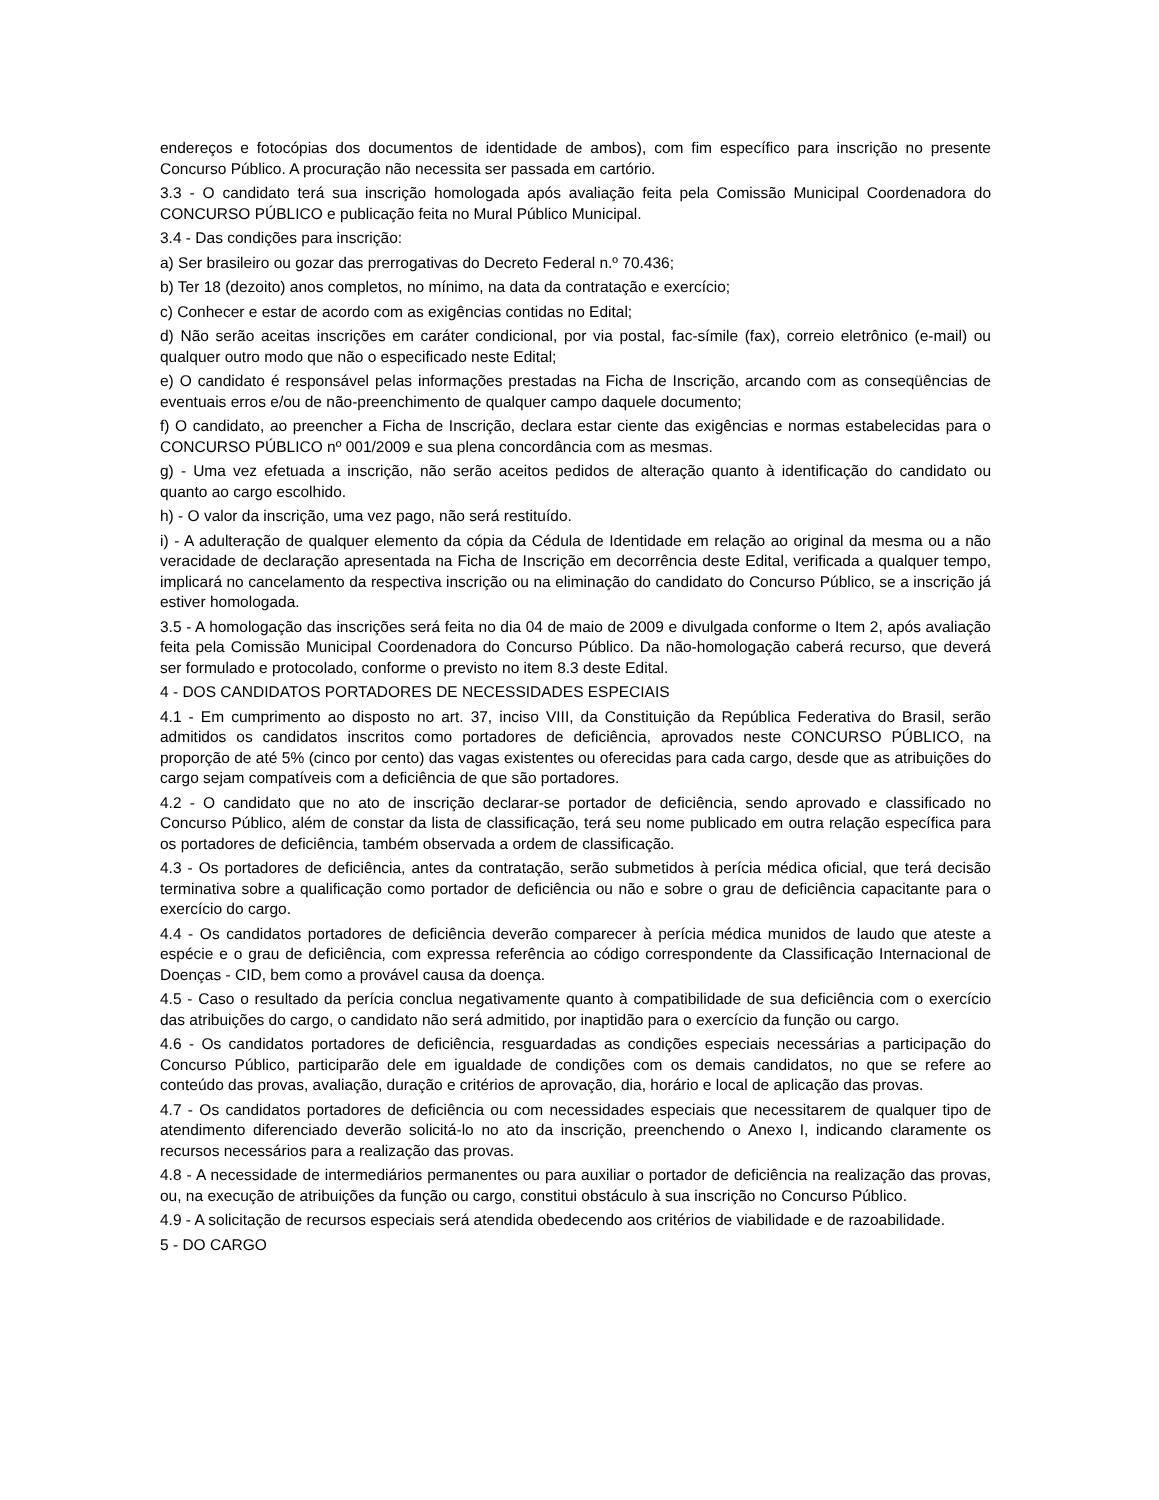endereços e fotocópias dos documentos de identidade de ambos), com fim específico para inscrição no presente Concurso Público. A procuração não necessita ser passada em cartório.
3.3 - O candidato terá sua inscrição homologada após avaliação feita pela Comissão Municipal Coordenadora do CONCURSO PÚBLICO e publicação feita no Mural Público Municipal.
3.4 - Das condições para inscrição:
a) Ser brasileiro ou gozar das prerrogativas do Decreto Federal n.º 70.436;
b) Ter 18 (dezoito) anos completos, no mínimo, na data da contratação e exercício;
c) Conhecer e estar de acordo com as exigências contidas no Edital;
d) Não serão aceitas inscrições em caráter condicional, por via postal, fac-símile (fax), correio eletrônico (e-mail) ou qualquer outro modo que não o especificado neste Edital;
e) O candidato é responsável pelas informações prestadas na Ficha de Inscrição, arcando com as conseqüências de eventuais erros e/ou de não-preenchimento de qualquer campo daquele documento;
f) O candidato, ao preencher a Ficha de Inscrição, declara estar ciente das exigências e normas estabelecidas para o CONCURSO PÚBLICO nº 001/2009 e sua plena concordância com as mesmas.
g) - Uma vez efetuada a inscrição, não serão aceitos pedidos de alteração quanto à identificação do candidato ou quanto ao cargo escolhido.
h) - O valor da inscrição, uma vez pago, não será restituído.
i) - A adulteração de qualquer elemento da cópia da Cédula de Identidade em relação ao original da mesma ou a não veracidade de declaração apresentada na Ficha de Inscrição em decorrência deste Edital, verificada a qualquer tempo, implicará no cancelamento da respectiva inscrição ou na eliminação do candidato do Concurso Público, se a inscrição já estiver homologada.
3.5 - A homologação das inscrições será feita no dia 04 de maio de 2009 e divulgada conforme o Item 2, após avaliação feita pela Comissão Municipal Coordenadora do Concurso Público. Da não-homologação caberá recurso, que deverá ser formulado e protocolado, conforme o previsto no item 8.3 deste Edital.
4 - DOS CANDIDATOS PORTADORES DE NECESSIDADES ESPECIAIS
4.1 - Em cumprimento ao disposto no art. 37, inciso VIII, da Constituição da República Federativa do Brasil, serão admitidos os candidatos inscritos como portadores de deficiência, aprovados neste CONCURSO PÚBLICO, na proporção de até 5% (cinco por cento) das vagas existentes ou oferecidas para cada cargo, desde que as atribuições do cargo sejam compatíveis com a deficiência de que são portadores.
4.2 - O candidato que no ato de inscrição declarar-se portador de deficiência, sendo aprovado e classificado no Concurso Público, além de constar da lista de classificação, terá seu nome publicado em outra relação específica para os portadores de deficiência, também observada a ordem de classificação.
4.3 - Os portadores de deficiência, antes da contratação, serão submetidos à perícia médica oficial, que terá decisão terminativa sobre a qualificação como portador de deficiência ou não e sobre o grau de deficiência capacitante para o exercício do cargo.
4.4 - Os candidatos portadores de deficiência deverão comparecer à perícia médica munidos de laudo que ateste a espécie e o grau de deficiência, com expressa referência ao código correspondente da Classificação Internacional de Doenças - CID, bem como a provável causa da doença.
4.5 - Caso o resultado da perícia conclua negativamente quanto à compatibilidade de sua deficiência com o exercício das atribuições do cargo, o candidato não será admitido, por inaptidão para o exercício da função ou cargo.
4.6 - Os candidatos portadores de deficiência, resguardadas as condições especiais necessárias a participação do Concurso Público, participarão dele em igualdade de condições com os demais candidatos, no que se refere ao conteúdo das provas, avaliação, duração e critérios de aprovação, dia, horário e local de aplicação das provas.
4.7 - Os candidatos portadores de deficiência ou com necessidades especiais que necessitarem de qualquer tipo de atendimento diferenciado deverão solicitá-lo no ato da inscrição, preenchendo o Anexo I, indicando claramente os recursos necessários para a realização das provas.
4.8 - A necessidade de intermediários permanentes ou para auxiliar o portador de deficiência na realização das provas, ou, na execução de atribuições da função ou cargo, constitui obstáculo à sua inscrição no Concurso Público.
4.9 - A solicitação de recursos especiais será atendida obedecendo aos critérios de viabilidade e de razoabilidade.
5 - DO CARGO